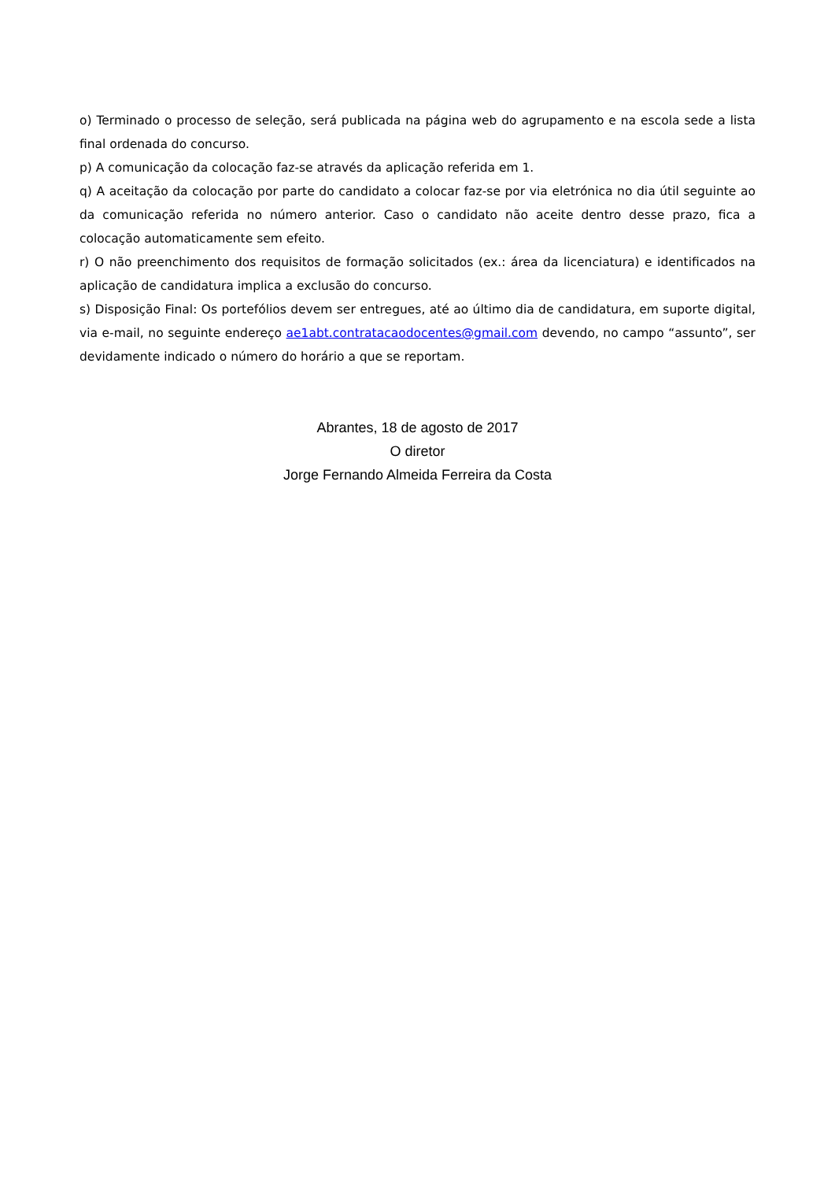o) Terminado o processo de seleção, será publicada na página web do agrupamento e na escola sede a lista final ordenada do concurso.
p) A comunicação da colocação faz-se através da aplicação referida em 1.
q) A aceitação da colocação por parte do candidato a colocar faz-se por via eletrónica no dia útil seguinte ao da comunicação referida no número anterior. Caso o candidato não aceite dentro desse prazo, fica a colocação automaticamente sem efeito.
r) O não preenchimento dos requisitos de formação solicitados (ex.: área da licenciatura) e identificados na aplicação de candidatura implica a exclusão do concurso.
s) Disposição Final: Os portefólios devem ser entregues, até ao último dia de candidatura, em suporte digital, via e-mail, no seguinte endereço ae1abt.contratacaodocentes@gmail.com devendo, no campo “assunto”, ser devidamente indicado o número do horário a que se reportam.
Abrantes, 18 de agosto de 2017
O diretor
Jorge Fernando Almeida Ferreira da Costa